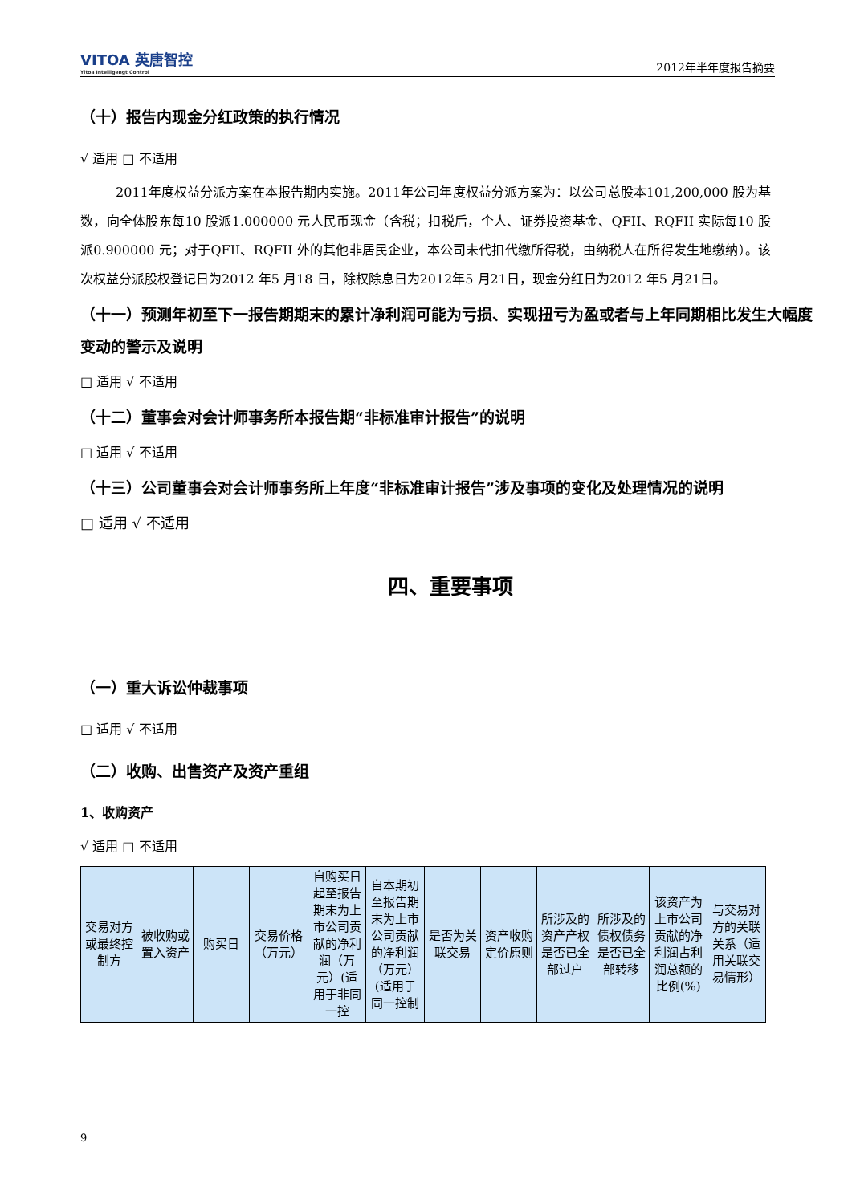VITOA 英唐智控
Yitoa Intelligengt Control
2012年半年度报告摘要
（十）报告内现金分红政策的执行情况
√ 适用 □ 不适用
2011年度权益分派方案在本报告期内实施。2011年公司年度权益分派方案为：以公司总股本101,200,000 股为基数，向全体股东每10 股派1.000000 元人民币现金（含税；扣税后，个人、证券投资基金、QFII、RQFII 实际每10 股派0.900000 元；对于QFII、RQFII 外的其他非居民企业，本公司未代扣代缴所得税，由纳税人在所得发生地缴纳）。该次权益分派股权登记日为2012 年5 月18 日，除权除息日为2012年5 月21日，现金分红日为2012 年5 月21日。
（十一）预测年初至下一报告期期末的累计净利润可能为亏损、实现扭亏为盈或者与上年同期相比发生大幅度变动的警示及说明
□ 适用 √ 不适用
（十二）董事会对会计师事务所本报告期“非标准审计报告”的说明
□ 适用 √ 不适用
（十三）公司董事会对会计师事务所上年度“非标准审计报告”涉及事项的变化及处理情况的说明
□ 适用 √ 不适用
四、重要事项
（一）重大诉讼仲裁事项
□ 适用 √ 不适用
（二）收购、出售资产及资产重组
1、收购资产
√ 适用 □ 不适用
| 交易对方或最终控制方 | 被收购或置入资产 | 购买日 | 交易价格（万元） | 自购买日起至报告期末为上市公司贡献的净利润（万元）(适用于非同一控 | 自本期初至报告期末为上市公司贡献的净利润（万元）(适用于同一控制 | 是否为关联交易 | 资产收购定价原则 | 所涉及的资产产权是否已全部过户 | 所涉及的债权债务是否已全部转移 | 该资产为上市公司贡献的净利润占利润总额的比例(%) | 与交易对方的关联关系（适用关联交易情形） |
9